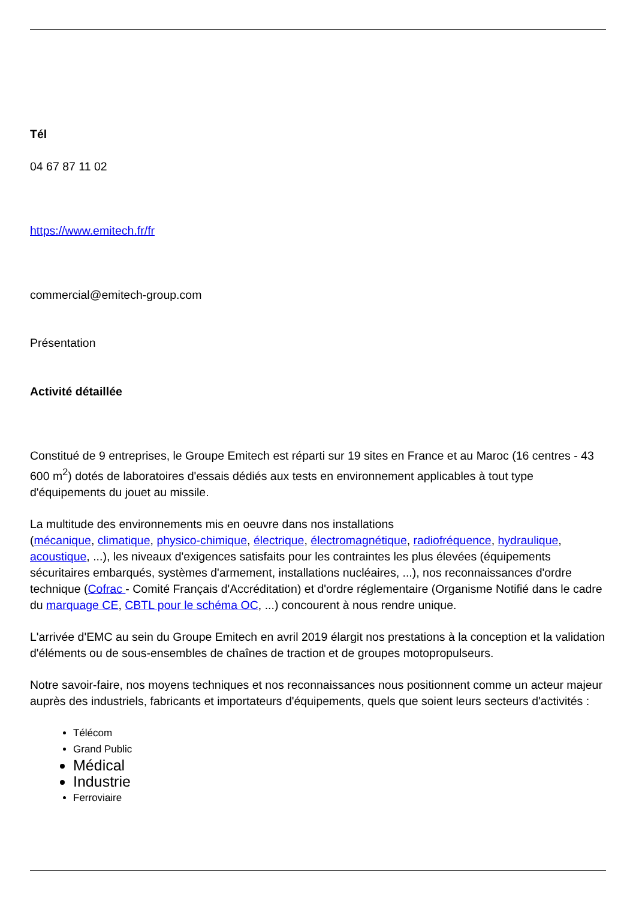Tél
04 67 87 11 02
https://www.emitech.fr/fr
commercial@emitech-group.com
Présentation
Activité détaillée
Constitué de 9 entreprises, le Groupe Emitech est réparti sur 19 sites en France et au Maroc (16 centres - 43 600 m<sup>2</sup>) dotés de laboratoires d'essais dédiés aux tests en environnement applicables à tout type d'équipements du jouet au missile.
La multitude des environnements mis en oeuvre dans nos installations
(mécanique, climatique, physico-chimique, électrique, électromagnétique, radiofréquence, hydraulique, acoustique, ...), les niveaux d'exigences satisfaits pour les contraintes les plus élevées (équipements sécuritaires embarqués, systèmes d'armement, installations nucléaires, ...), nos reconnaissances d'ordre technique (Cofrac - Comité Français d'Accréditation) et d'ordre réglementaire (Organisme Notifié dans le cadre du marquage CE, CBTL pour le schéma OC, ...) concourent à nous rendre unique.
L'arrivée d'EMC au sein du Groupe Emitech en avril 2019 élargit nos prestations à la conception et la validation d'éléments ou de sous-ensembles de chaînes de traction et de groupes motopropulseurs.
Notre savoir-faire, nos moyens techniques et nos reconnaissances nous positionnent comme un acteur majeur auprès des industriels, fabricants et importateurs d'équipements, quels que soient leurs secteurs d'activités :
Télécom
Grand Public
Médical
Industrie
Ferroviaire